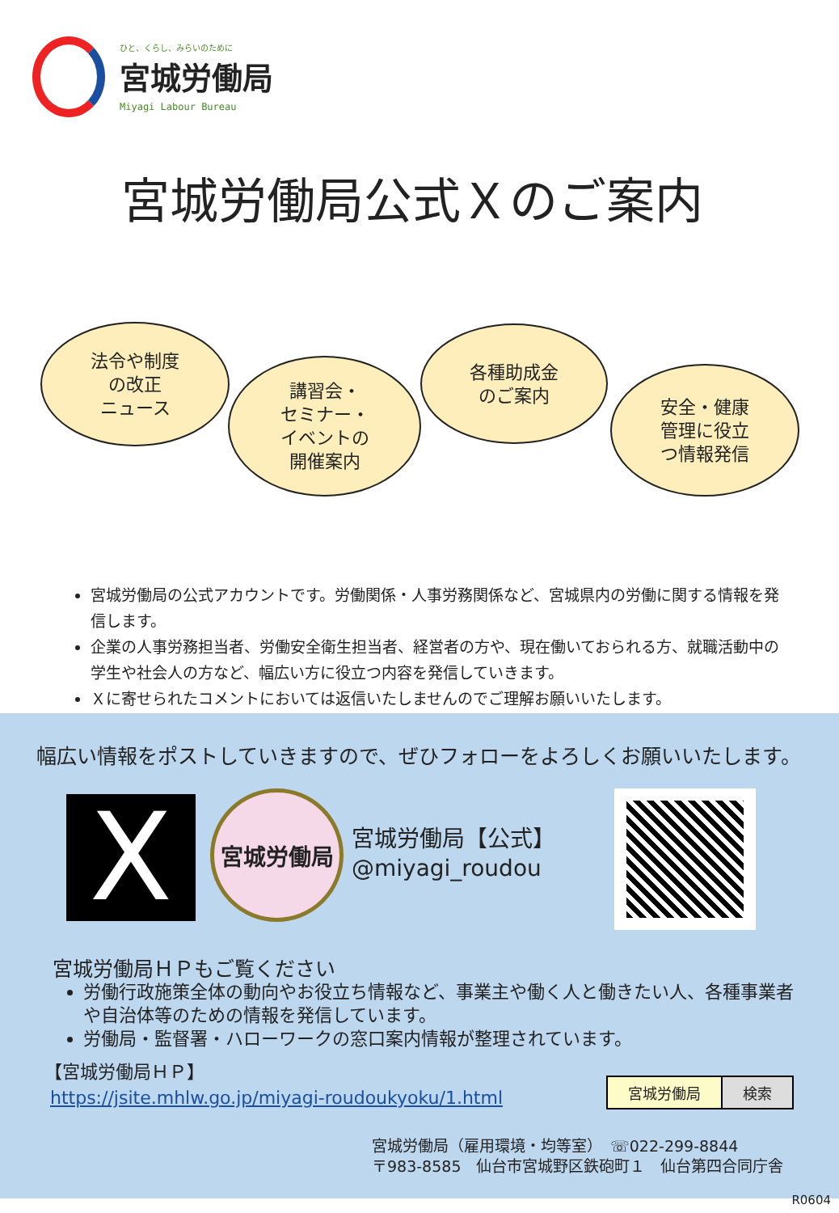ひと、くらし、みらいのために
宮城労働局
Miyagi Labour Bureau
宮城労働局公式Ｘのご案内
法令や制度
の改正
ニュース
講習会・
セミナー・
イベントの
開催案内
各種助成金
のご案内
安全・健康
管理に役立
つ情報発信
宮城労働局の公式アカウントです。労働関係・人事労務関係など、宮城県内の労働に関する情報を発信します。
企業の人事労務担当者、労働安全衛生担当者、経営者の方や、現在働いておられる方、就職活動中の学生や社会人の方など、幅広い方に役立つ内容を発信していきます。
Ｘに寄せられたコメントにおいては返信いたしませんのでご理解お願いいたします。
幅広い情報をポストしていきますので、ぜひフォローをよろしくお願いいたします。
X 宮城労働局
宮城労働局【公式】
@miyagi_roudou
宮城労働局ＨＰもご覧ください
労働行政施策全体の動向やお役立ち情報など、事業主や働く人と働きたい人、各種事業者や自治体等のための情報を発信しています。
労働局・監督署・ハローワークの窓口案内情報が整理されています。
【宮城労働局ＨＰ】
https://jsite.mhlw.go.jp/miyagi-roudoukyoku/1.html
宮城労働局 検索
宮城労働局（雇用環境・均等室）　☏022-299-8844
〒983-8585　仙台市宮城野区鉄砲町１　仙台第四合同庁舎
R0604